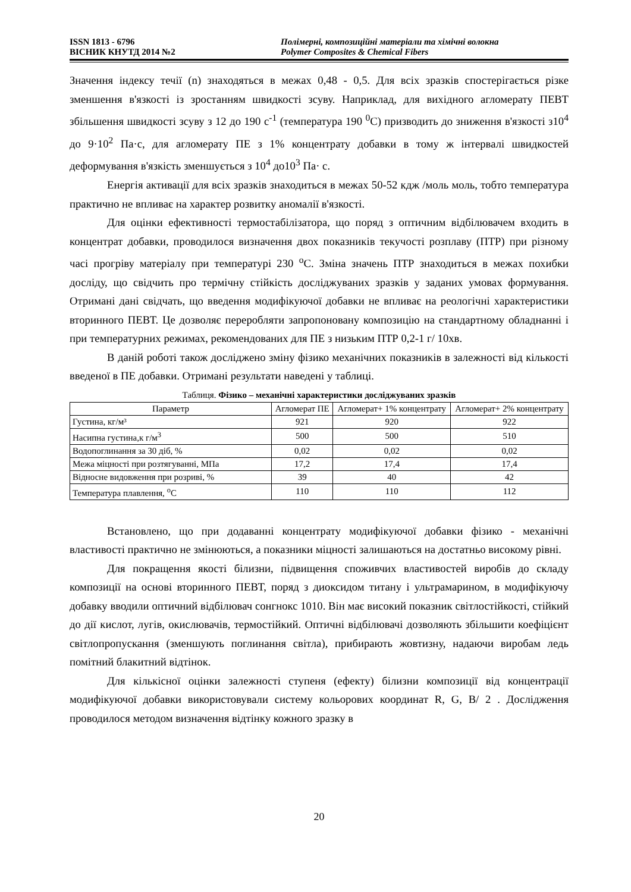ISSN 1813 - 6796
ВІСНИК КНУТД 2014 №2
Полімерні, композиційні матеріали та хімічні волокна
Polymer Composites & Chemical Fibers
Значення індексу течії (n) знаходяться в межах 0,48 - 0,5. Для всіх зразків спостерігається різке зменшення в'язкості із зростанням швидкості зсуву. Наприклад, для вихідного агломерату ПЕВТ збільшення швидкості зсуву з 12 до 190 с<sup>-1</sup> (температура 190 <sup>0</sup>С) призводить до зниження в'язкості з10<sup>4</sup> до 9·10<sup>2</sup> Па·с, для агломерату ПЕ з 1% концентрату добавки в тому ж інтервалі швидкостей деформування в'язкість зменшується з 10<sup>4</sup> до10<sup>3</sup> Па· с.
Енергія активації для всіх зразків знаходиться в межах 50-52 кдж /моль моль, тобто температура практично не впливає на характер розвитку аномалії в'язкості.
Для оцінки ефективності термостабілізатора, що поряд з оптичним відбілювачем входить в концентрат добавки, проводилося визначення двох показників текучості розплаву (ПТР) при різному часі прогріву матеріалу при температурі 230 <sup>о</sup>С. Зміна значень ПТР знаходиться в межах похибки досліду, що свідчить про термічну стійкість досліджуваних зразків у заданих умовах формування. Отримані дані свідчать, що введення модифікуючої добавки не впливає на реологічні характеристики вторинного ПЕВТ. Це дозволяє переробляти запропоновану композицію на стандартному обладнанні і при температурних режимах, рекомендованих для ПЕ з низьким ПТР 0,2-1 г/ 10хв.
В даній роботі також досліджено зміну фізико механічних показників в залежності від кількості введеної в ПЕ добавки. Отримані результати наведені у таблиці.
Таблиця. Фізико – механічні характеристики досліджуваних зразків
| Параметр | Агломерат ПЕ | Агломерат+ 1% концентрату | Агломерат+ 2% концентрату |
| --- | --- | --- | --- |
| Густина, кг/м³ | 921 | 920 | 922 |
| Насипна густина,к г/м<sup>3</sup> | 500 | 500 | 510 |
| Водопоглинання за 30 діб, % | 0,02 | 0,02 | 0,02 |
| Межа міцності при розтягуванні, МПа | 17,2 | 17,4 | 17,4 |
| Відносне видовження при розриві, % | 39 | 40 | 42 |
| Температура плавлення, <sup>о</sup>С | 110 | 110 | 112 |
Встановлено, що при додаванні концентрату модифікуючої добавки фізико - механічні властивості практично не змінюються, а показники міцності залишаються на достатньо високому рівні.
Для покращення якості білизни, підвищення споживчих властивостей виробів до складу композиції на основі вторинного ПЕВТ, поряд з диоксидом титану і ультрамарином, в модифікуючу добавку вводили оптичний відбілювач сонгнокс 1010. Він має високий показник світлостійкості, стійкий до дії кислот, лугів, окислювачів, термостійкий. Оптичні відбілювачі дозволяють збільшити коефіцієнт світлопропускання (зменшують поглинання світла), прибирають жовтизну, надаючи виробам ледь помітний блакитний відтінок.
Для кількісної оцінки залежності ступеня (ефекту) білизни композиції від концентрації модифікуючої добавки використовували систему кольорових координат R, G, B/ 2 . Дослідження проводилося методом визначення відтінку кожного зразку в
20